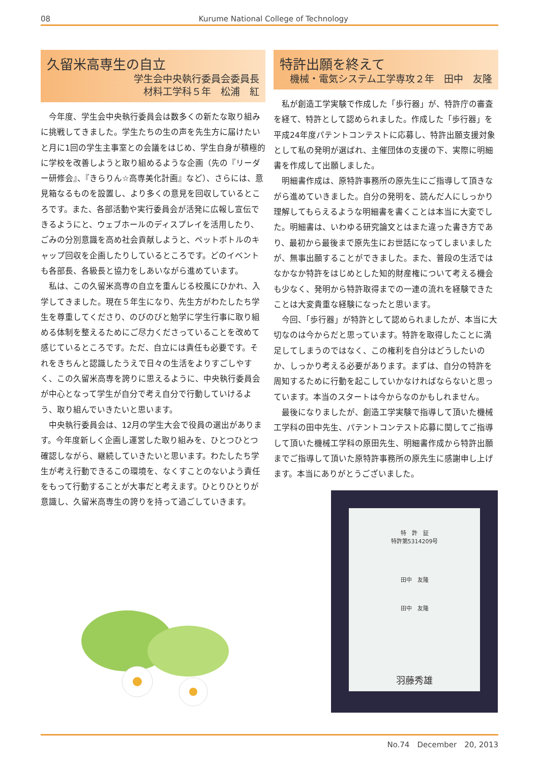08 Kurume National College of Technology
久留米高専生の自立
学生会中央執行委員会委員長
材料工学科５年　松浦　紅
今年度、学生会中央執行委員会は数多くの新たな取り組みに挑戦してきました。学生たちの生の声を先生方に届けたいと月に1回の学生主事室との会議をはじめ、学生自身が積極的に学校を改善しようと取り組めるような企画（先の『リーダー研修会』、『きらりん☆高専美化計画』など）、さらには、意見箱なるものを設置し、より多くの意見を回収しているところです。また、各部活動や実行委員会が活発に広報し宣伝できるようにと、ウェブホールのディスプレイを活用したり、ごみの分別意識を高め社会貢献しようと、ペットボトルのキャップ回収を企画したりしているところです。どのイベントも各部長、各級長と協力をしあいながら進めています。
私は、この久留米高専の自立を重んじる校風にひかれ、入学してきました。現在５年生になり、先生方がわたしたち学生を尊重してくださり、のびのびと勉学に学生行事に取り組める体制を整えるためにご尽力くださっていることを改めて感じているところです。ただ、自立には責任も必要です。それをきちんと認識したうえで日々の生活をよりすごしやすく、この久留米高専を誇りに思えるように、中央執行委員会が中心となって学生が自分で考え自分で行動していけるよう、取り組んでいきたいと思います。
中央執行委員会は、12月の学生大会で役員の選出があります。今年度新しく企画し運営した取り組みを、ひとつひとつ確認しながら、継続していきたいと思います。わたしたち学生が考え行動できるこの環境を、なくすことのないよう責任をもって行動することが大事だと考えます。ひとりひとりが意識し、久留米高専生の誇りを持って過ごしていきます。
特許出願を終えて
機械・電気システム工学専攻２年　田中　友隆
私が創造工学実験で作成した「歩行器」が、特許庁の審査を経て、特許として認められました。作成した「歩行器」を平成24年度パテントコンテストに応募し、特許出願支援対象として私の発明が選ばれ、主催団体の支援の下、実際に明細書を作成して出願しました。
明細書作成は、原特許事務所の原先生にご指導して頂きながら進めていきました。自分の発明を、読んだ人にしっかり理解してもらえるような明細書を書くことは本当に大変でした。明細書は、いわゆる研究論文とはまた違った書き方であり、最初から最後まで原先生にお世話になってしまいましたが、無事出願することができました。また、普段の生活ではなかなか特許をはじめとした知的財産権について考える機会も少なく、発明から特許取得までの一連の流れを経験できたことは大変貴重な経験になったと思います。
今回、「歩行器」が特許として認められましたが、本当に大切なのは今からだと思っています。特許を取得したことに満足してしまうのではなく、この権利を自分はどうしたいのか、しっかり考える必要があります。まずは、自分の特許を周知するために行動を起こしていかなければならないと思っています。本当のスタートは今からなのかもしれません。
最後になりましたが、創造工学実験で指導して頂いた機械工学科の田中先生、パテントコンテスト応募に関してご指導して頂いた機械工学科の原田先生、明細書作成から特許出願までご指導して頂いた原特許事務所の原先生に感謝申し上げます。本当にありがとうございました。
特　許　証
特許第5314209号
田中　友隆
田中　友隆
羽藤秀雄
No.74　December　20, 2013